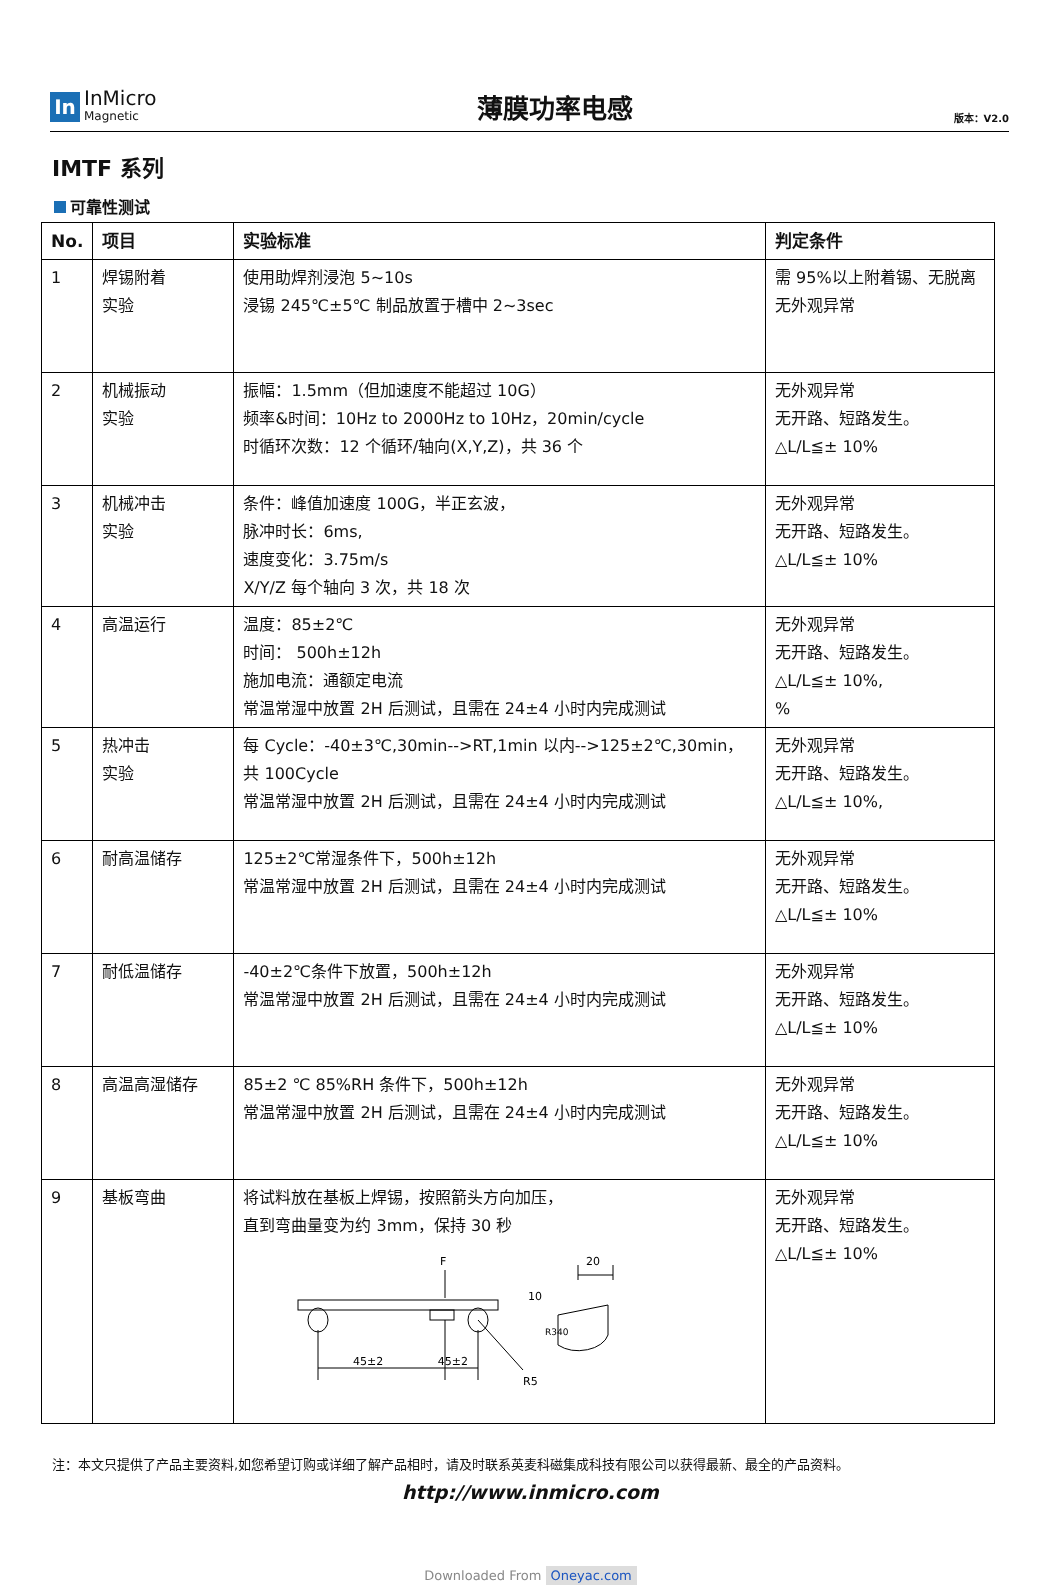In
InMicro
Magnetic
薄膜功率电感
版本：V2.0
IMTF 系列
可靠性测试
| No. | 项目 | 实验标准 | 判定条件 |
| --- | --- | --- | --- |
| 1 | 焊锡附着 实验 | 使用助焊剂浸泡 5~10s 浸锡 245℃±5℃ 制品放置于槽中 2~3sec | 需 95%以上附着锡、无脱离 无外观异常 |
| 2 | 机械振动 实验 | 振幅：1.5mm（但加速度不能超过 10G） 频率&时间：10Hz to 2000Hz to 10Hz，20min/cycle 时循环次数：12 个循环/轴向(X,Y,Z)，共 36 个 | 无外观异常 无开路、短路发生。 △L/L≦± 10% |
| 3 | 机械冲击 实验 | 条件：峰值加速度 100G，半正玄波， 脉冲时长：6ms, 速度变化：3.75m/s X/Y/Z 每个轴向 3 次，共 18 次 | 无外观异常 无开路、短路发生。 △L/L≦± 10% |
| 4 | 高温运行 | 温度：85±2℃ 时间： 500h±12h 施加电流：通额定电流 常温常湿中放置 2H 后测试，且需在 24±4 小时内完成测试 | 无外观异常 无开路、短路发生。 △L/L≦± 10%, % |
| 5 | 热冲击 实验 | 每 Cycle：-40±3℃,30min-->RT,1min 以内-->125±2℃,30min，共 100Cycle 常温常湿中放置 2H 后测试，且需在 24±4 小时内完成测试 | 无外观异常 无开路、短路发生。 △L/L≦± 10%, |
| 6 | 耐高温储存 | 125±2℃常湿条件下，500h±12h 常温常湿中放置 2H 后测试，且需在 24±4 小时内完成测试 | 无外观异常 无开路、短路发生。 △L/L≦± 10% |
| 7 | 耐低温储存 | -40±2℃条件下放置，500h±12h 常温常湿中放置 2H 后测试，且需在 24±4 小时内完成测试 | 无外观异常 无开路、短路发生。 △L/L≦± 10% |
| 8 | 高温高湿储存 | 85±2 ℃ 85%RH 条件下，500h±12h 常温常湿中放置 2H 后测试，且需在 24±4 小时内完成测试 | 无外观异常 无开路、短路发生。 △L/L≦± 10% |
| 9 | 基板弯曲 | 将试料放在基板上焊锡，按照箭头方向加压， 直到弯曲量变为约 3mm，保持 30 秒 F 45±2 45±2 R5 10 R340 20 | 无外观异常 无开路、短路发生。 △L/L≦± 10% |
注：本文只提供了产品主要资料,如您希望订购或详细了解产品相时，请及时联系英麦科磁集成科技有限公司以获得最新、最全的产品资料。
http://www.inmicro.com
Downloaded From Oneyac.com